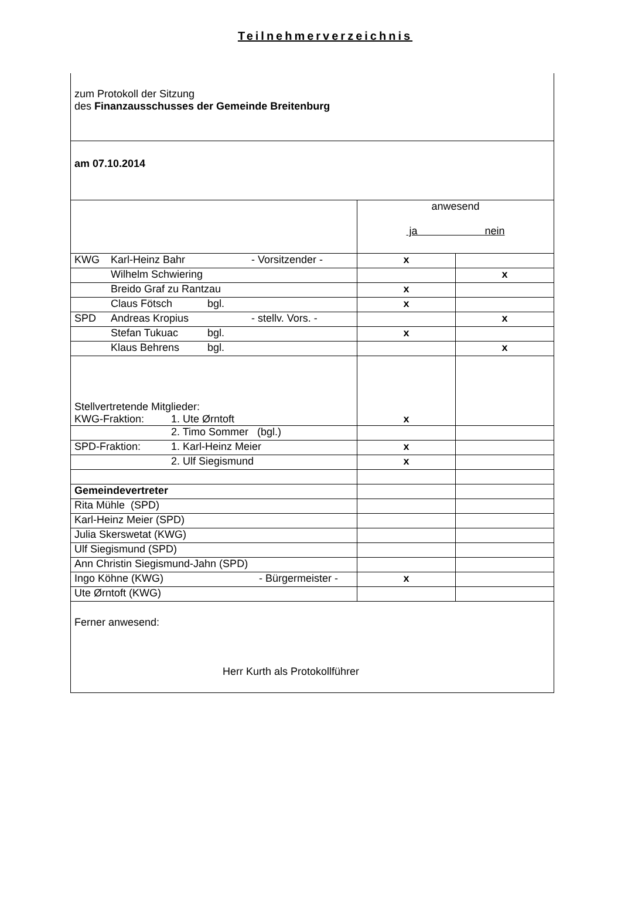Teilnehmerverzeichnis
| zum Protokoll der Sitzung des Finanzausschusses der Gemeinde Breitenburg | | |
| am 07.10.2014 | | |
| | anwesend ja nein | |
| KWG Karl-Heinz Bahr - Vorsitzender - | x | |
| Wilhelm Schwiering | | x |
| Breido Graf zu Rantzau | x | |
| Claus Fötsch bgl. | x | |
| SPD Andreas Kropius - stellv. Vors. - | | x |
| Stefan Tukuac bgl. | x | |
| Klaus Behrens bgl. | | x |
| Stellvertretende Mitglieder: KWG-Fraktion: 1. Ute Ørntoft | x | |
| 2. Timo Sommer (bgl.) | | |
| SPD-Fraktion: 1. Karl-Heinz Meier | x | |
| 2. Ulf Siegismund | x | |
| Gemeindevertreter | | |
| Rita Mühle (SPD) | | |
| Karl-Heinz Meier (SPD) | | |
| Julia Skerswetat (KWG) | | |
| Ulf Siegismund (SPD) | | |
| Ann Christin Siegismund-Jahn (SPD) | | |
| Ingo Köhne (KWG) - Bürgermeister - | x | |
| Ute Ørntoft (KWG) | | |
| Ferner anwesend: Herr Kurth als Protokollführer | | |